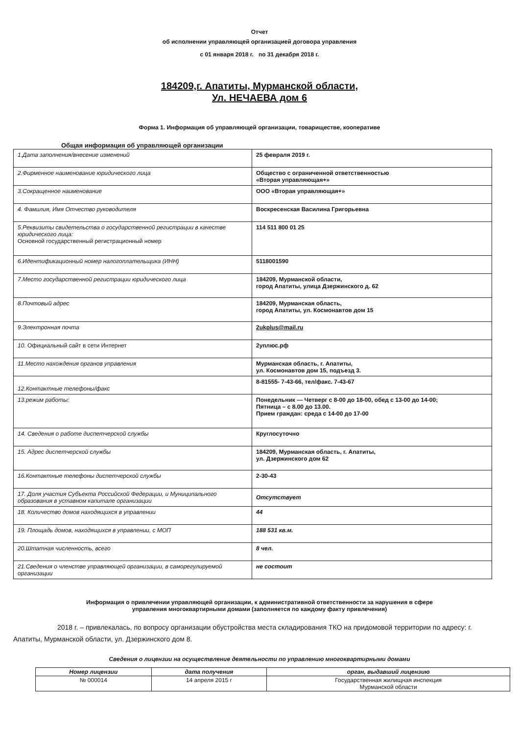Отчет
об исполнении управляющей организацией договора управления
с 01 января 2018 г. по 31 декабря 2018 г.
184209,г. Апатиты, Мурманской области,
Ул. НЕЧАЕВА дом 6
Форма 1. Информация об управляющей организации, товариществе, кооперативе
Общая информация об управляющей организации
| 1.Дата заполнения/внесение изменений | 25 февраля 2019 г. |
| 2.Фирменное наименование юридического лица | Общество с ограниченной ответственностью «Вторая управляющая+» |
| 3.Сокращенное наименование | ООО «Вторая управляющая+» |
| 4. Фамилия, Имя Отчество руководителя | Воскресенская Василина Григорьевна |
| 5.Реквизиты свидетельства о государственной регистрации в качестве юридического лица: Основной государственный регистрационный номер | 114 511 800 01 25 |
| 6.Идентификационный номер налогоплательщика (ИНН) | 5118001590 |
| 7.Место государственной регистрации юридического лица | 184209, Мурманской области, город Апатиты, улица Дзержинского д. 62 |
| 8.Почтовый адрес | 184209, Мурманская область, город Апатиты, ул. Космонавтов дом 15 |
| 9.Электронная почта | 2ukplus@mail.ru |
| 10. Официальный сайт в сети Интернет | 2уплюс.рф |
| 11.Место нахождения органов управления | Мурманская область, г. Апатиты, ул. Космонавтов дом 15, подъезд 3. |
| 12.Контактные телефоны/факс | 8-81555- 7-43-66, тел/факс. 7-43-67 |
| 13.режим работы: | Понедельник — Четверг с 8-00 до 18-00, обед с 13-00 до 14-00; Пятница – с 8.00 до 13.00. Прием граждан: среда с 14-00 до 17-00 |
| 14. Сведения о работе диспетчерской службы | Круглосуточно |
| 15. Адрес диспетчерской службы | 184209, Мурманская область, г. Апатиты, ул. Дзержинского дом 62 |
| 16.Контактные телефоны диспетчерской службы | 2-30-43 |
| 17. Доля участия Субъекта Российской Федерации, и Муниципального образования в уставном капитале организации | Отсутствует |
| 18. Количество домов находящихся в управлении | 44 |
| 19. Площадь домов, находящихся в управлении, с МОП | 188 531 кв.м. |
| 20.Штатная численность, всего | 8 чел. |
| 21.Сведения о членстве управляющей организации, в саморегулируемой организации | не состоит |
Информация о привлечении управляющей организации, к административной ответственности за нарушения в сфере
управления многоквартирными домами (заполняется по каждому факту привлечения)
2018 г. – привлекалась, по вопросу организации обустройства места складирования ТКО на придомовой территории по адресу: г. Апатиты, Мурманской области, ул. Дзержинского дом 8.
Сведения о лицензии на осуществление деятельности по управлению многоквартирными домами
| Номер лицензии | дата получения | орган, выдавший лицензию |
| --- | --- | --- |
| № 000014 | 14 апреля 2015 г | Государственная жилищная инспекция Мурманской области |